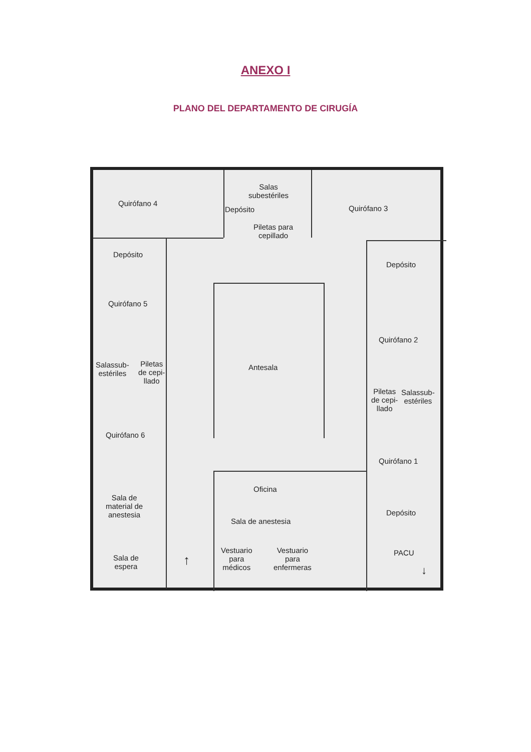ANEXO I
PLANO DEL DEPARTAMENTO DE CIRUGÍA
Quirófano 4
Salas
subestériles
Depósito
Piletas para
cepillado
Quirófano 3
Depósito
Depósito
Quirófano 5
Quirófano 2
Salassub-
estériles
Piletas
de cepi-
llado
Antesala
Piletas
de cepi-
llado
Salassub-
estériles
Quirófano 6
Quirófano 1
Oficina
Sala de
material de
anestesia
Sala de anestesia
Depósito
Vestuario
para
médicos
Vestuario
para
enfermeras
PACU
Sala de
espera
↑
↓